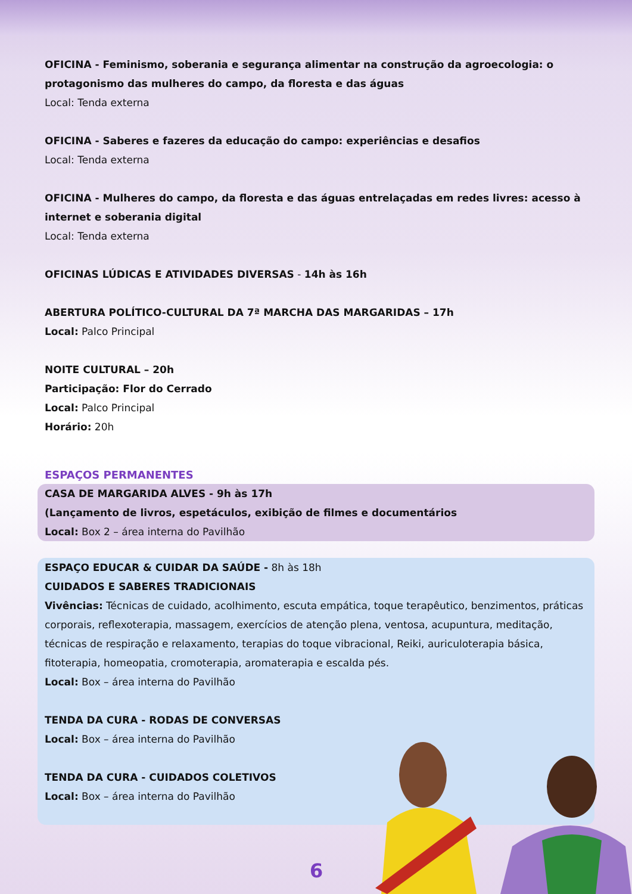OFICINA - Feminismo, soberania e segurança alimentar na construção da agroecologia: o protagonismo das mulheres do campo, da floresta e das águas
Local: Tenda externa
OFICINA - Saberes e fazeres da educação do campo: experiências e desafios
Local: Tenda externa
OFICINA - Mulheres do campo, da floresta e das águas entrelaçadas em redes livres: acesso à internet e soberania digital
Local: Tenda externa
OFICINAS LÚDICAS E ATIVIDADES DIVERSAS - 14h às 16h
ABERTURA POLÍTICO-CULTURAL DA 7ª MARCHA DAS MARGARIDAS – 17h
Local: Palco Principal
NOITE CULTURAL – 20h
Participação: Flor do Cerrado
Local: Palco Principal
Horário: 20h
ESPAÇOS PERMANENTES
CASA DE MARGARIDA ALVES - 9h às 17h
(Lançamento de livros, espetáculos, exibição de filmes e documentários
Local: Box 2 – área interna do Pavilhão
ESPAÇO EDUCAR & CUIDAR DA SAÚDE - 8h às 18h
CUIDADOS E SABERES TRADICIONAIS
Vivências: Técnicas de cuidado, acolhimento, escuta empática, toque terapêutico, benzimentos, práticas corporais, reflexoterapia, massagem, exercícios de atenção plena, ventosa, acupuntura, meditação, técnicas de respiração e relaxamento, terapias do toque vibracional, Reiki, auriculoterapia básica, fitoterapia, homeopatia, cromoterapia, aromaterapia e escalda pés.
Local: Box – área interna do Pavilhão
TENDA DA CURA - RODAS DE CONVERSAS
Local: Box – área interna do Pavilhão
TENDA DA CURA - CUIDADOS COLETIVOS
Local: Box – área interna do Pavilhão
6